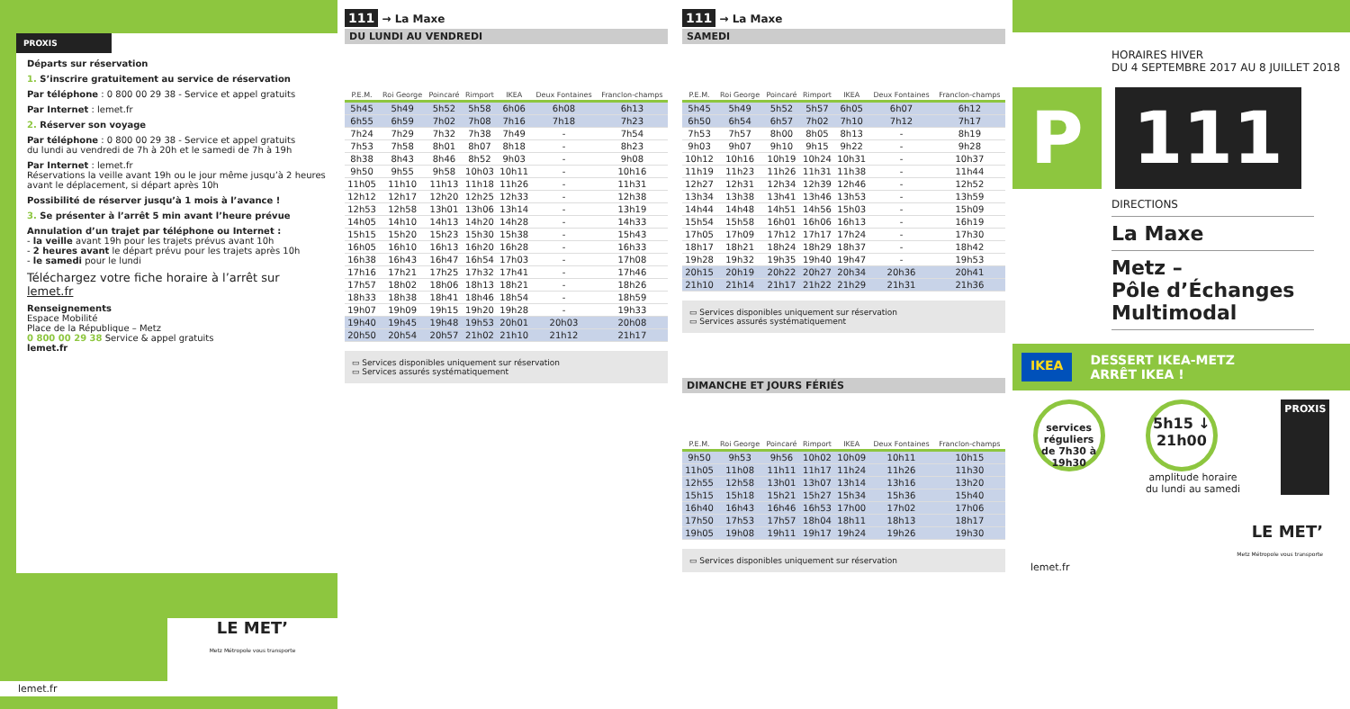PROXIS
Départs sur réservation
1. S’inscrire gratuitement au service de réservation
Par téléphone : 0 800 00 29 38 - Service et appel gratuits
Par Internet : lemet.fr
2. Réserver son voyage
Par téléphone : 0 800 00 29 38 - Service et appel gratuits
du lundi au vendredi de 7h à 20h et le samedi de 7h à 19h
Par Internet : lemet.fr
Réservations la veille avant 19h ou le jour même jusqu’à 2 heures avant le déplacement, si départ après 10h
Possibilité de réserver jusqu’à 1 mois à l’avance !
3. Se présenter à l’arrêt 5 min avant l’heure prévue
Annulation d’un trajet par téléphone ou Internet :
- la veille avant 19h pour les trajets prévus avant 10h
- 2 heures avant le départ prévu pour les trajets après 10h
- le samedi pour le lundi
Téléchargez votre fiche horaire à l’arrêt sur lemet.fr
Renseignements
Espace Mobilité
Place de la République – Metz
0 800 00 29 38 Service & appel gratuits
lemet.fr
LE MET’
Metz Métropole vous transporte
lemet.fr
111 → La Maxe
DU LUNDI AU VENDREDI
| P.E.M. | Roi George | Poincaré | Rimport | IKEA | Deux Fontaines | Franclon-champs |
| --- | --- | --- | --- | --- | --- | --- |
| 5h45 | 5h49 | 5h52 | 5h58 | 6h06 | 6h08 | 6h13 |
| 6h55 | 6h59 | 7h02 | 7h08 | 7h16 | 7h18 | 7h23 |
| 7h24 | 7h29 | 7h32 | 7h38 | 7h49 | - | 7h54 |
| 7h53 | 7h58 | 8h01 | 8h07 | 8h18 | - | 8h23 |
| 8h38 | 8h43 | 8h46 | 8h52 | 9h03 | - | 9h08 |
| 9h50 | 9h55 | 9h58 | 10h03 | 10h11 | - | 10h16 |
| 11h05 | 11h10 | 11h13 | 11h18 | 11h26 | - | 11h31 |
| 12h12 | 12h17 | 12h20 | 12h25 | 12h33 | - | 12h38 |
| 12h53 | 12h58 | 13h01 | 13h06 | 13h14 | - | 13h19 |
| 14h05 | 14h10 | 14h13 | 14h20 | 14h28 | - | 14h33 |
| 15h15 | 15h20 | 15h23 | 15h30 | 15h38 | - | 15h43 |
| 16h05 | 16h10 | 16h13 | 16h20 | 16h28 | - | 16h33 |
| 16h38 | 16h43 | 16h47 | 16h54 | 17h03 | - | 17h08 |
| 17h16 | 17h21 | 17h25 | 17h32 | 17h41 | - | 17h46 |
| 17h57 | 18h02 | 18h06 | 18h13 | 18h21 | - | 18h26 |
| 18h33 | 18h38 | 18h41 | 18h46 | 18h54 | - | 18h59 |
| 19h07 | 19h09 | 19h15 | 19h20 | 19h28 | - | 19h33 |
| 19h40 | 19h45 | 19h48 | 19h53 | 20h01 | 20h03 | 20h08 |
| 20h50 | 20h54 | 20h57 | 21h02 | 21h10 | 21h12 | 21h17 |
▭ Services disponibles uniquement sur réservation
▭ Services assurés systématiquement
111 → La Maxe
SAMEDI
| P.E.M. | Roi George | Poincaré | Rimport | IKEA | Deux Fontaines | Franclon-champs |
| --- | --- | --- | --- | --- | --- | --- |
| 5h45 | 5h49 | 5h52 | 5h57 | 6h05 | 6h07 | 6h12 |
| 6h50 | 6h54 | 6h57 | 7h02 | 7h10 | 7h12 | 7h17 |
| 7h53 | 7h57 | 8h00 | 8h05 | 8h13 | - | 8h19 |
| 9h03 | 9h07 | 9h10 | 9h15 | 9h22 | - | 9h28 |
| 10h12 | 10h16 | 10h19 | 10h24 | 10h31 | - | 10h37 |
| 11h19 | 11h23 | 11h26 | 11h31 | 11h38 | - | 11h44 |
| 12h27 | 12h31 | 12h34 | 12h39 | 12h46 | - | 12h52 |
| 13h34 | 13h38 | 13h41 | 13h46 | 13h53 | - | 13h59 |
| 14h44 | 14h48 | 14h51 | 14h56 | 15h03 | - | 15h09 |
| 15h54 | 15h58 | 16h01 | 16h06 | 16h13 | - | 16h19 |
| 17h05 | 17h09 | 17h12 | 17h17 | 17h24 | - | 17h30 |
| 18h17 | 18h21 | 18h24 | 18h29 | 18h37 | - | 18h42 |
| 19h28 | 19h32 | 19h35 | 19h40 | 19h47 | - | 19h53 |
| 20h15 | 20h19 | 20h22 | 20h27 | 20h34 | 20h36 | 20h41 |
| 21h10 | 21h14 | 21h17 | 21h22 | 21h29 | 21h31 | 21h36 |
▭ Services disponibles uniquement sur réservation
▭ Services assurés systématiquement
DIMANCHE ET JOURS FÉRIÉS
| P.E.M. | Roi George | Poincaré | Rimport | IKEA | Deux Fontaines | Franclon-champs |
| --- | --- | --- | --- | --- | --- | --- |
| 9h50 | 9h53 | 9h56 | 10h02 | 10h09 | 10h11 | 10h15 |
| 11h05 | 11h08 | 11h11 | 11h17 | 11h24 | 11h26 | 11h30 |
| 12h55 | 12h58 | 13h01 | 13h07 | 13h14 | 13h16 | 13h20 |
| 15h15 | 15h18 | 15h21 | 15h27 | 15h34 | 15h36 | 15h40 |
| 16h40 | 16h43 | 16h46 | 16h53 | 17h00 | 17h02 | 17h06 |
| 17h50 | 17h53 | 17h57 | 18h04 | 18h11 | 18h13 | 18h17 |
| 19h05 | 19h08 | 19h11 | 19h17 | 19h24 | 19h26 | 19h30 |
▭ Services disponibles uniquement sur réservation
HORAIRES HIVER
DU 4 SEPTEMBRE 2017 AU 8 JUILLET 2018
P 111
DIRECTIONS
La Maxe
Metz –
Pôle d’Échanges
Multimodal
IKEA DESSERT IKEA-METZ
ARRÊT IKEA !
services réguliers de 7h30 à 19h30
5h15 ↓ 21h00
amplitude horaire
du lundi au samedi
PROXIS
LE MET’
Metz Métropole vous transporte
lemet.fr